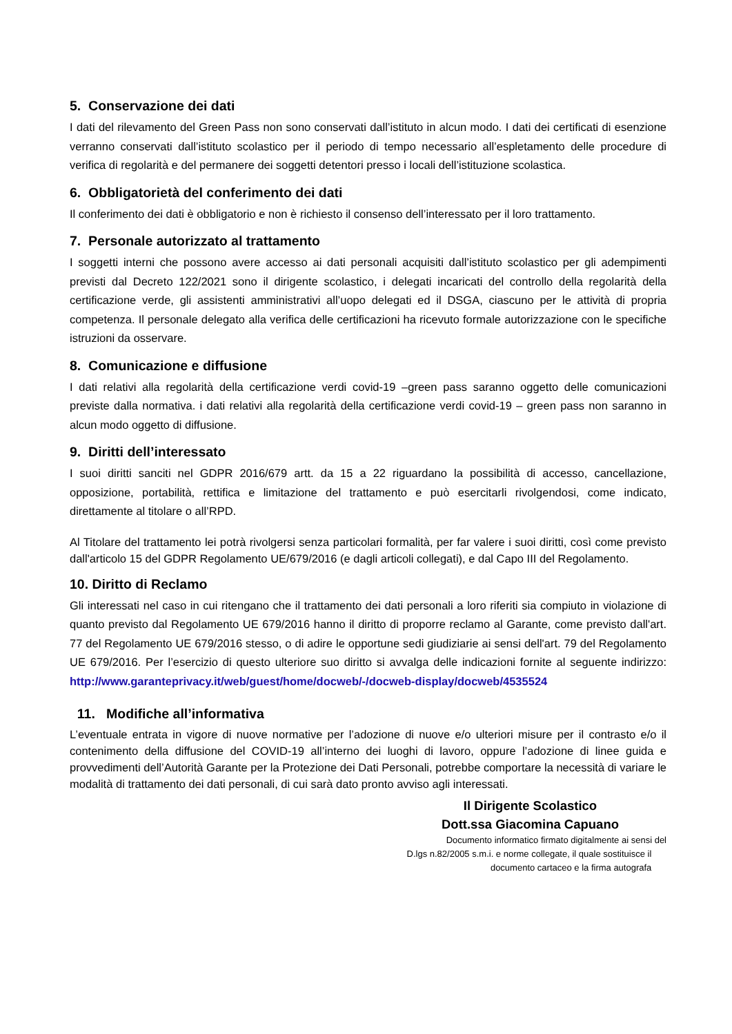5. Conservazione dei dati
I dati del rilevamento del Green Pass non sono conservati dall’istituto in alcun modo. I dati dei certificati di esenzione verranno conservati dall’istituto scolastico per il periodo di tempo necessario all’espletamento delle procedure di verifica di regolarità e del permanere dei soggetti detentori presso i locali dell’istituzione scolastica.
6. Obbligatorietà del conferimento dei dati
Il conferimento dei dati è obbligatorio e non è richiesto il consenso dell’interessato per il loro trattamento.
7. Personale autorizzato al trattamento
I soggetti interni che possono avere accesso ai dati personali acquisiti dall’istituto scolastico per gli adempimenti previsti dal Decreto 122/2021 sono il dirigente scolastico, i delegati incaricati del controllo della regolarità della certificazione verde, gli assistenti amministrativi all’uopo delegati ed il DSGA, ciascuno per le attività di propria competenza. Il personale delegato alla verifica delle certificazioni ha ricevuto formale autorizzazione con le specifiche istruzioni da osservare.
8. Comunicazione e diffusione
I dati relativi alla regolarità della certificazione verdi covid-19 –green pass saranno oggetto delle comunicazioni previste dalla normativa. i dati relativi alla regolarità della certificazione verdi covid-19 – green pass non saranno in alcun modo oggetto di diffusione.
9. Diritti dell’interessato
I suoi diritti sanciti nel GDPR 2016/679 artt. da 15 a 22 riguardano la possibilità di accesso, cancellazione, opposizione, portabilità, rettifica e limitazione del trattamento e può esercitarli rivolgendosi, come indicato, direttamente al titolare o all’RPD.
Al Titolare del trattamento lei potrà rivolgersi senza particolari formalità, per far valere i suoi diritti, così come previsto dall'articolo 15 del GDPR Regolamento UE/679/2016 (e dagli articoli collegati), e dal Capo III del Regolamento.
10. Diritto di Reclamo
Gli interessati nel caso in cui ritengano che il trattamento dei dati personali a loro riferiti sia compiuto in violazione di quanto previsto dal Regolamento UE 679/2016 hanno il diritto di proporre reclamo al Garante, come previsto dall'art. 77 del Regolamento UE 679/2016 stesso, o di adire le opportune sedi giudiziarie ai sensi dell'art. 79 del Regolamento UE 679/2016. Per l’esercizio di questo ulteriore suo diritto si avvalga delle indicazioni fornite al seguente indirizzo: http://www.garanteprivacy.it/web/guest/home/docweb/-/docweb-display/docweb/4535524
11. Modifiche all’informativa
L’eventuale entrata in vigore di nuove normative per l’adozione di nuove e/o ulteriori misure per il contrasto e/o il contenimento della diffusione del COVID-19 all’interno dei luoghi di lavoro, oppure l’adozione di linee guida e provvedimenti dell’Autorità Garante per la Protezione dei Dati Personali, potrebbe comportare la necessità di variare le modalità di trattamento dei dati personali, di cui sarà dato pronto avviso agli interessati.
Il Dirigente Scolastico
Dott.ssa Giacomina Capuano
Documento informatico firmato digitalmente ai sensi del
D.lgs n.82/2005 s.m.i. e norme collegate, il quale sostituisce il
documento cartaceo e la firma autografa